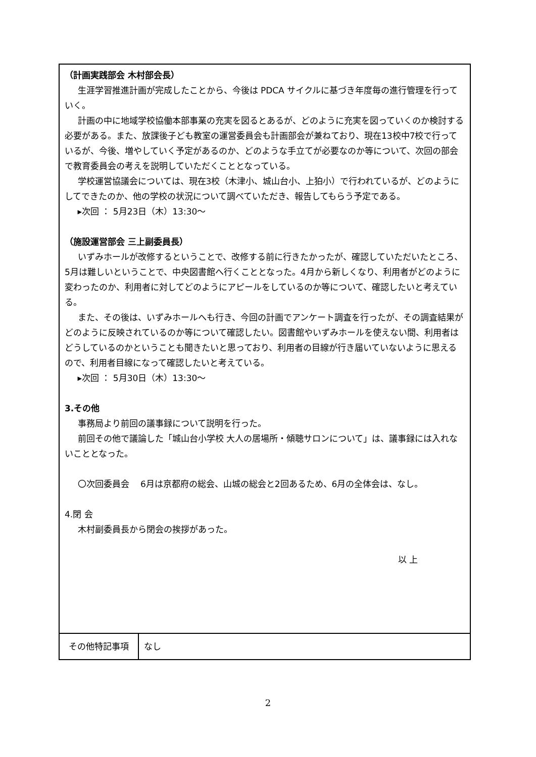| （計画実践部会 木村部会長） 生涯学習推進計画が完成したことから、今後は PDCA サイクルに基づき年度毎の進行管理を行っていく。 計画の中に地域学校協働本部事業の充実を図るとあるが、どのように充実を図っていくのか検討する必要がある。また、放課後子ども教室の運営委員会も計画部会が兼ねており、現在13校中7校で行っているが、今後、増やしていく予定があるのか、どのような手立てが必要なのか等について、次回の部会で教育委員会の考えを説明していただくこととなっている。 学校運営協議会については、現在3校（木津小、城山台小、上狛小）で行われているが、どのようにしてできたのか、他の学校の状況について調べていただき、報告してもらう予定である。 ▸次回 ： 5月23日（木）13:30～ （施設運営部会 三上副委員長） いずみホールが改修するということで、改修する前に行きたかったが、確認していただいたところ、5月は難しいということで、中央図書館へ行くこととなった。4月から新しくなり、利用者がどのように変わったのか、利用者に対してどのようにアピールをしているのか等について、確認したいと考えている。 また、その後は、いずみホールへも行き、今回の計画でアンケート調査を行ったが、その調査結果がどのように反映されているのか等について確認したい。図書館やいずみホールを使えない間、利用者はどうしているのかということも聞きたいと思っており、利用者の目線が行き届いていないように思えるので、利用者目線になって確認したいと考えている。 ▸次回 ： 5月30日（木）13:30～ 3.その他 事務局より前回の議事録について説明を行った。 前回その他で議論した「城山台小学校 大人の居場所・傾聴サロンについて」は、議事録には入れないこととなった。 〇次回委員会 6月は京都府の総会、山城の総会と2回あるため、6月の全体会は、なし。 4.閉 会 木村副委員長から閉会の挨拶があった。 以 上 | |
| その他特記事項 | なし |
2